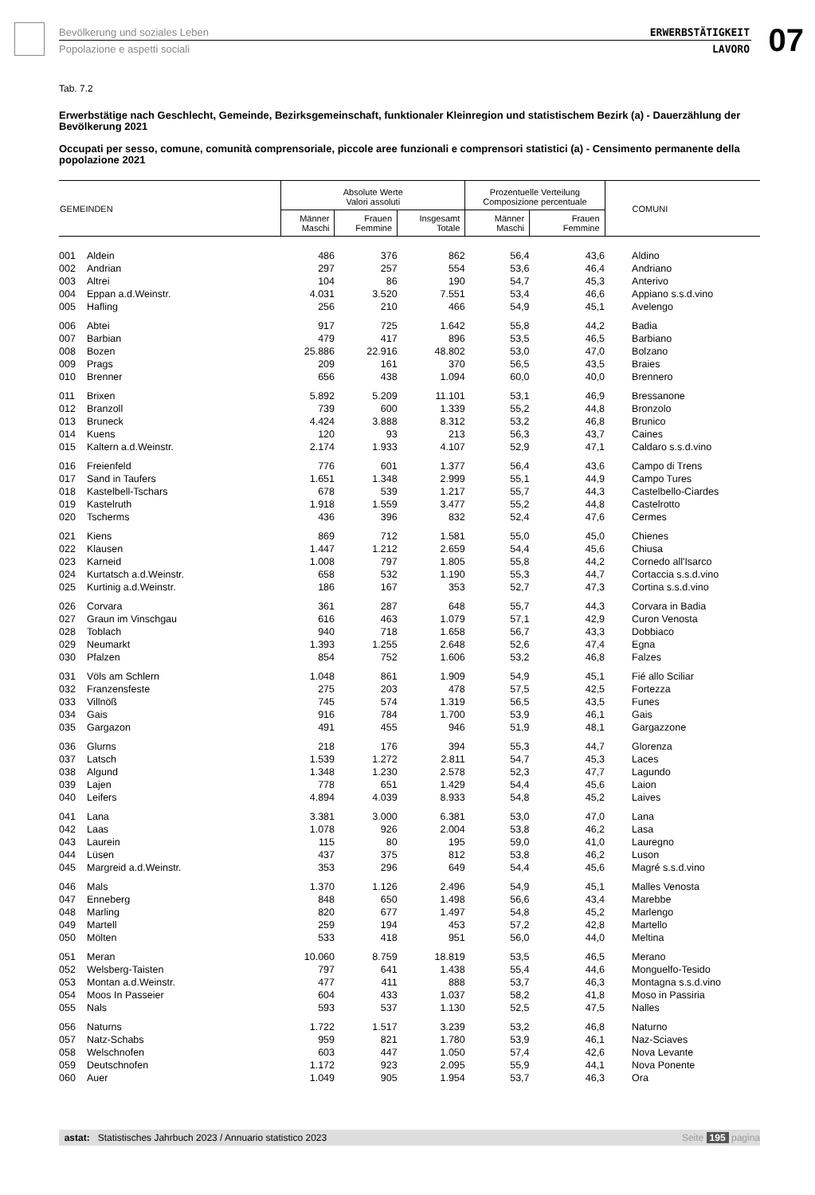Bevölkerung und soziales Leben
Popolazione e aspetti sociali
ERWERBSTÄTIGKEIT
LAVORO
07
Tab. 7.2
Erwerbstätige nach Geschlecht, Gemeinde, Bezirksgemeinschaft, funktionaler Kleinregion und statistischem Bezirk (a) - Dauerzählung der Bevölkerung 2021
Occupati per sesso, comune, comunità comprensoriale, piccole aree funzionali e comprensori statistici (a) - Censimento permanente della popolazione 2021
| GEMEINDEN | | Absolute Werte Valori assoluti | | | Prozentuelle Verteilung Composizione percentuale | | COMUNI |
| --- | --- | --- | --- | --- | --- | --- | --- |
| | | Männer Maschi | Frauen Femmine | Insgesamt Totale | Männer Maschi | Frauen Femmine | |
| 001 | Aldein | 486 | 376 | 862 | 56,4 | 43,6 | Aldino |
| 002 | Andrian | 297 | 257 | 554 | 53,6 | 46,4 | Andriano |
| 003 | Altrei | 104 | 86 | 190 | 54,7 | 45,3 | Anterivo |
| 004 | Eppan a.d.Weinstr. | 4.031 | 3.520 | 7.551 | 53,4 | 46,6 | Appiano s.s.d.vino |
| 005 | Hafling | 256 | 210 | 466 | 54,9 | 45,1 | Avelengo |
| 006 | Abtei | 917 | 725 | 1.642 | 55,8 | 44,2 | Badia |
| 007 | Barbian | 479 | 417 | 896 | 53,5 | 46,5 | Barbiano |
| 008 | Bozen | 25.886 | 22.916 | 48.802 | 53,0 | 47,0 | Bolzano |
| 009 | Prags | 209 | 161 | 370 | 56,5 | 43,5 | Braies |
| 010 | Brenner | 656 | 438 | 1.094 | 60,0 | 40,0 | Brennero |
| 011 | Brixen | 5.892 | 5.209 | 11.101 | 53,1 | 46,9 | Bressanone |
| 012 | Branzoll | 739 | 600 | 1.339 | 55,2 | 44,8 | Bronzolo |
| 013 | Bruneck | 4.424 | 3.888 | 8.312 | 53,2 | 46,8 | Brunico |
| 014 | Kuens | 120 | 93 | 213 | 56,3 | 43,7 | Caines |
| 015 | Kaltern a.d.Weinstr. | 2.174 | 1.933 | 4.107 | 52,9 | 47,1 | Caldaro s.s.d.vino |
| 016 | Freienfeld | 776 | 601 | 1.377 | 56,4 | 43,6 | Campo di Trens |
| 017 | Sand in Taufers | 1.651 | 1.348 | 2.999 | 55,1 | 44,9 | Campo Tures |
| 018 | Kastelbell-Tschars | 678 | 539 | 1.217 | 55,7 | 44,3 | Castelbello-Ciardes |
| 019 | Kastelruth | 1.918 | 1.559 | 3.477 | 55,2 | 44,8 | Castelrotto |
| 020 | Tscherms | 436 | 396 | 832 | 52,4 | 47,6 | Cermes |
| 021 | Kiens | 869 | 712 | 1.581 | 55,0 | 45,0 | Chienes |
| 022 | Klausen | 1.447 | 1.212 | 2.659 | 54,4 | 45,6 | Chiusa |
| 023 | Karneid | 1.008 | 797 | 1.805 | 55,8 | 44,2 | Cornedo all'Isarco |
| 024 | Kurtatsch a.d.Weinstr. | 658 | 532 | 1.190 | 55,3 | 44,7 | Cortaccia s.s.d.vino |
| 025 | Kurtinig a.d.Weinstr. | 186 | 167 | 353 | 52,7 | 47,3 | Cortina s.s.d.vino |
| 026 | Corvara | 361 | 287 | 648 | 55,7 | 44,3 | Corvara in Badia |
| 027 | Graun im Vinschgau | 616 | 463 | 1.079 | 57,1 | 42,9 | Curon Venosta |
| 028 | Toblach | 940 | 718 | 1.658 | 56,7 | 43,3 | Dobbiaco |
| 029 | Neumarkt | 1.393 | 1.255 | 2.648 | 52,6 | 47,4 | Egna |
| 030 | Pfalzen | 854 | 752 | 1.606 | 53,2 | 46,8 | Falzes |
| 031 | Völs am Schlern | 1.048 | 861 | 1.909 | 54,9 | 45,1 | Fié allo Sciliar |
| 032 | Franzensfeste | 275 | 203 | 478 | 57,5 | 42,5 | Fortezza |
| 033 | Villnöß | 745 | 574 | 1.319 | 56,5 | 43,5 | Funes |
| 034 | Gais | 916 | 784 | 1.700 | 53,9 | 46,1 | Gais |
| 035 | Gargazon | 491 | 455 | 946 | 51,9 | 48,1 | Gargazzone |
| 036 | Glurns | 218 | 176 | 394 | 55,3 | 44,7 | Glorenza |
| 037 | Latsch | 1.539 | 1.272 | 2.811 | 54,7 | 45,3 | Laces |
| 038 | Algund | 1.348 | 1.230 | 2.578 | 52,3 | 47,7 | Lagundo |
| 039 | Lajen | 778 | 651 | 1.429 | 54,4 | 45,6 | Laion |
| 040 | Leifers | 4.894 | 4.039 | 8.933 | 54,8 | 45,2 | Laives |
| 041 | Lana | 3.381 | 3.000 | 6.381 | 53,0 | 47,0 | Lana |
| 042 | Laas | 1.078 | 926 | 2.004 | 53,8 | 46,2 | Lasa |
| 043 | Laurein | 115 | 80 | 195 | 59,0 | 41,0 | Lauregno |
| 044 | Lüsen | 437 | 375 | 812 | 53,8 | 46,2 | Luson |
| 045 | Margreid a.d.Weinstr. | 353 | 296 | 649 | 54,4 | 45,6 | Magré s.s.d.vino |
| 046 | Mals | 1.370 | 1.126 | 2.496 | 54,9 | 45,1 | Malles Venosta |
| 047 | Enneberg | 848 | 650 | 1.498 | 56,6 | 43,4 | Marebbe |
| 048 | Marling | 820 | 677 | 1.497 | 54,8 | 45,2 | Marlengo |
| 049 | Martell | 259 | 194 | 453 | 57,2 | 42,8 | Martello |
| 050 | Mölten | 533 | 418 | 951 | 56,0 | 44,0 | Meltina |
| 051 | Meran | 10.060 | 8.759 | 18.819 | 53,5 | 46,5 | Merano |
| 052 | Welsberg-Taisten | 797 | 641 | 1.438 | 55,4 | 44,6 | Monguelfo-Tesido |
| 053 | Montan a.d.Weinstr. | 477 | 411 | 888 | 53,7 | 46,3 | Montagna s.s.d.vino |
| 054 | Moos In Passeier | 604 | 433 | 1.037 | 58,2 | 41,8 | Moso in Passiria |
| 055 | Nals | 593 | 537 | 1.130 | 52,5 | 47,5 | Nalles |
| 056 | Naturns | 1.722 | 1.517 | 3.239 | 53,2 | 46,8 | Naturno |
| 057 | Natz-Schabs | 959 | 821 | 1.780 | 53,9 | 46,1 | Naz-Sciaves |
| 058 | Welschnofen | 603 | 447 | 1.050 | 57,4 | 42,6 | Nova Levante |
| 059 | Deutschnofen | 1.172 | 923 | 2.095 | 55,9 | 44,1 | Nova Ponente |
| 060 | Auer | 1.049 | 905 | 1.954 | 53,7 | 46,3 | Ora |
astat: Statistisches Jahrbuch 2023 / Annuario statistico 2023 Seite 195 pagina